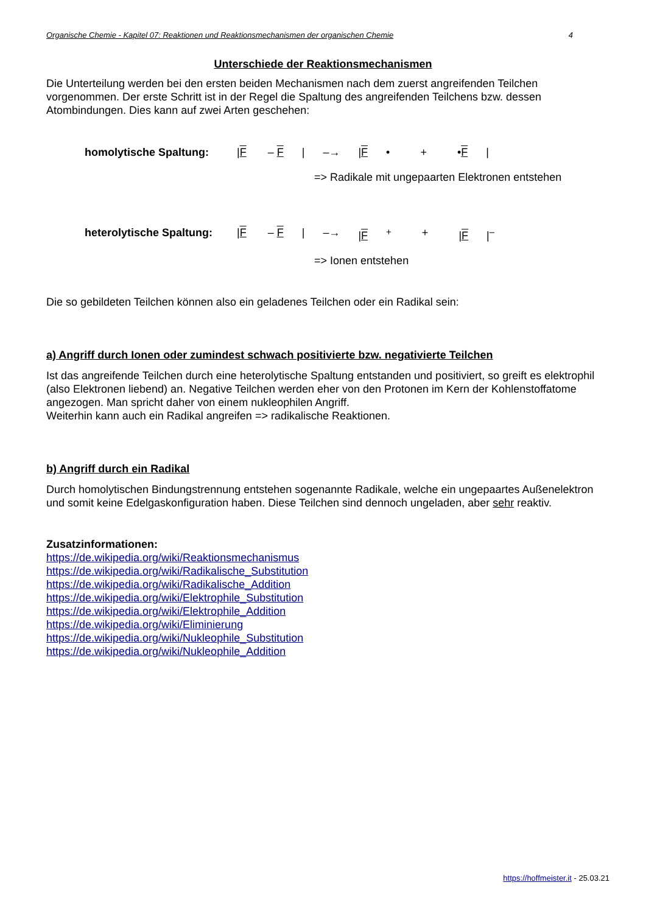Organische Chemie - Kapitel 07: Reaktionen und Reaktionsmechanismen der organischen Chemie 4
Unterschiede der Reaktionsmechanismen
Die Unterteilung werden bei den ersten beiden Mechanismen nach dem zuerst angreifenden Teilchen vorgenommen. Der erste Schritt ist in der Regel die Spaltung des angreifenden Teilchens bzw. dessen Atombindungen. Dies kann auf zwei Arten geschehen:
homolytische Spaltung: |F – F | –→ |F • + •F |
=> Radikale mit ungepaarten Elektronen entstehen
heterolytische Spaltung: |F – F | –→ |F<sup>+</sup> + |F |<sup>–</sup>
=> Ionen entstehen
Die so gebildeten Teilchen können also ein geladenes Teilchen oder ein Radikal sein:
a) Angriff durch Ionen oder zumindest schwach positivierte bzw. negativierte Teilchen
Ist das angreifende Teilchen durch eine heterolytische Spaltung entstanden und positiviert, so greift es elektrophil (also Elektronen liebend) an. Negative Teilchen werden eher von den Protonen im Kern der Kohlenstoffatome angezogen. Man spricht daher von einem nukleophilen Angriff.
Weiterhin kann auch ein Radikal angreifen => radikalische Reaktionen.
b) Angriff durch ein Radikal
Durch homolytischen Bindungstrennung entstehen sogenannte Radikale, welche ein ungepaartes Außenelektron und somit keine Edelgaskonfiguration haben. Diese Teilchen sind dennoch ungeladen, aber sehr reaktiv.
Zusatzinformationen:
https://de.wikipedia.org/wiki/Reaktionsmechanismus
https://de.wikipedia.org/wiki/Radikalische_Substitution
https://de.wikipedia.org/wiki/Radikalische_Addition
https://de.wikipedia.org/wiki/Elektrophile_Substitution
https://de.wikipedia.org/wiki/Elektrophile_Addition
https://de.wikipedia.org/wiki/Eliminierung
https://de.wikipedia.org/wiki/Nukleophile_Substitution
https://de.wikipedia.org/wiki/Nukleophile_Addition
https://hoffmeister.it - 25.03.21